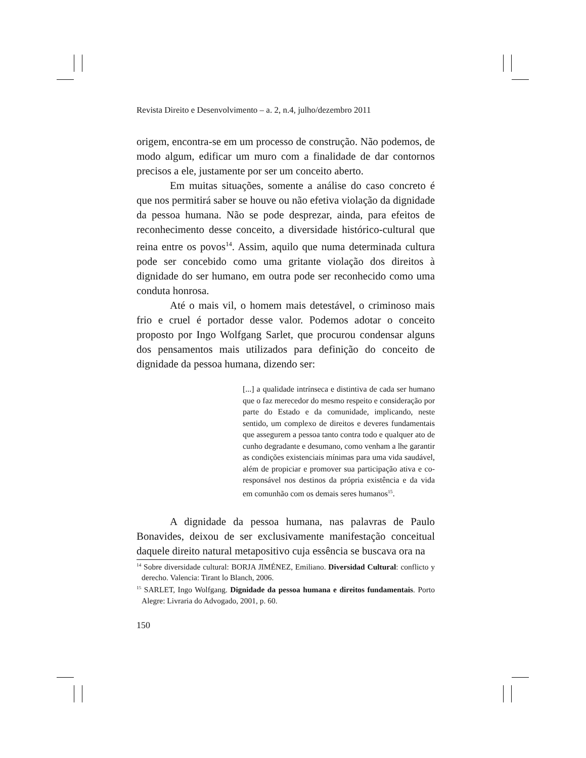Revista Direito e Desenvolvimento – a. 2, n.4, julho/dezembro 2011
origem, encontra-se em um processo de construção. Não podemos, de modo algum, edificar um muro com a finalidade de dar contornos precisos a ele, justamente por ser um conceito aberto.
Em muitas situações, somente a análise do caso concreto é que nos permitirá saber se houve ou não efetiva violação da dignidade da pessoa humana. Não se pode desprezar, ainda, para efeitos de reconhecimento desse conceito, a diversidade histórico-cultural que reina entre os povos<sup>14</sup>. Assim, aquilo que numa determinada cultura pode ser concebido como uma gritante violação dos direitos à dignidade do ser humano, em outra pode ser reconhecido como uma conduta honrosa.
Até o mais vil, o homem mais detestável, o criminoso mais frio e cruel é portador desse valor. Podemos adotar o conceito proposto por Ingo Wolfgang Sarlet, que procurou condensar alguns dos pensamentos mais utilizados para definição do conceito de dignidade da pessoa humana, dizendo ser:
[...] a qualidade intrínseca e distintiva de cada ser humano que o faz merecedor do mesmo respeito e consideração por parte do Estado e da comunidade, implicando, neste sentido, um complexo de direitos e deveres fundamentais que assegurem a pessoa tanto contra todo e qualquer ato de cunho degradante e desumano, como venham a lhe garantir as condições existenciais mínimas para uma vida saudável, além de propiciar e promover sua participação ativa e co-responsável nos destinos da própria existência e da vida em comunhão com os demais seres humanos<sup>15</sup>.
A dignidade da pessoa humana, nas palavras de Paulo Bonavides, deixou de ser exclusivamente manifestação conceitual daquele direito natural metapositivo cuja essência se buscava ora na
<sup>14</sup> Sobre diversidade cultural: BORJA JIMÉNEZ, Emiliano. Diversidad Cultural: conflicto y derecho. Valencia: Tirant lo Blanch, 2006.
<sup>15</sup> SARLET, Ingo Wolfgang. Dignidade da pessoa humana e direitos fundamentais. Porto Alegre: Livraria do Advogado, 2001, p. 60.
150